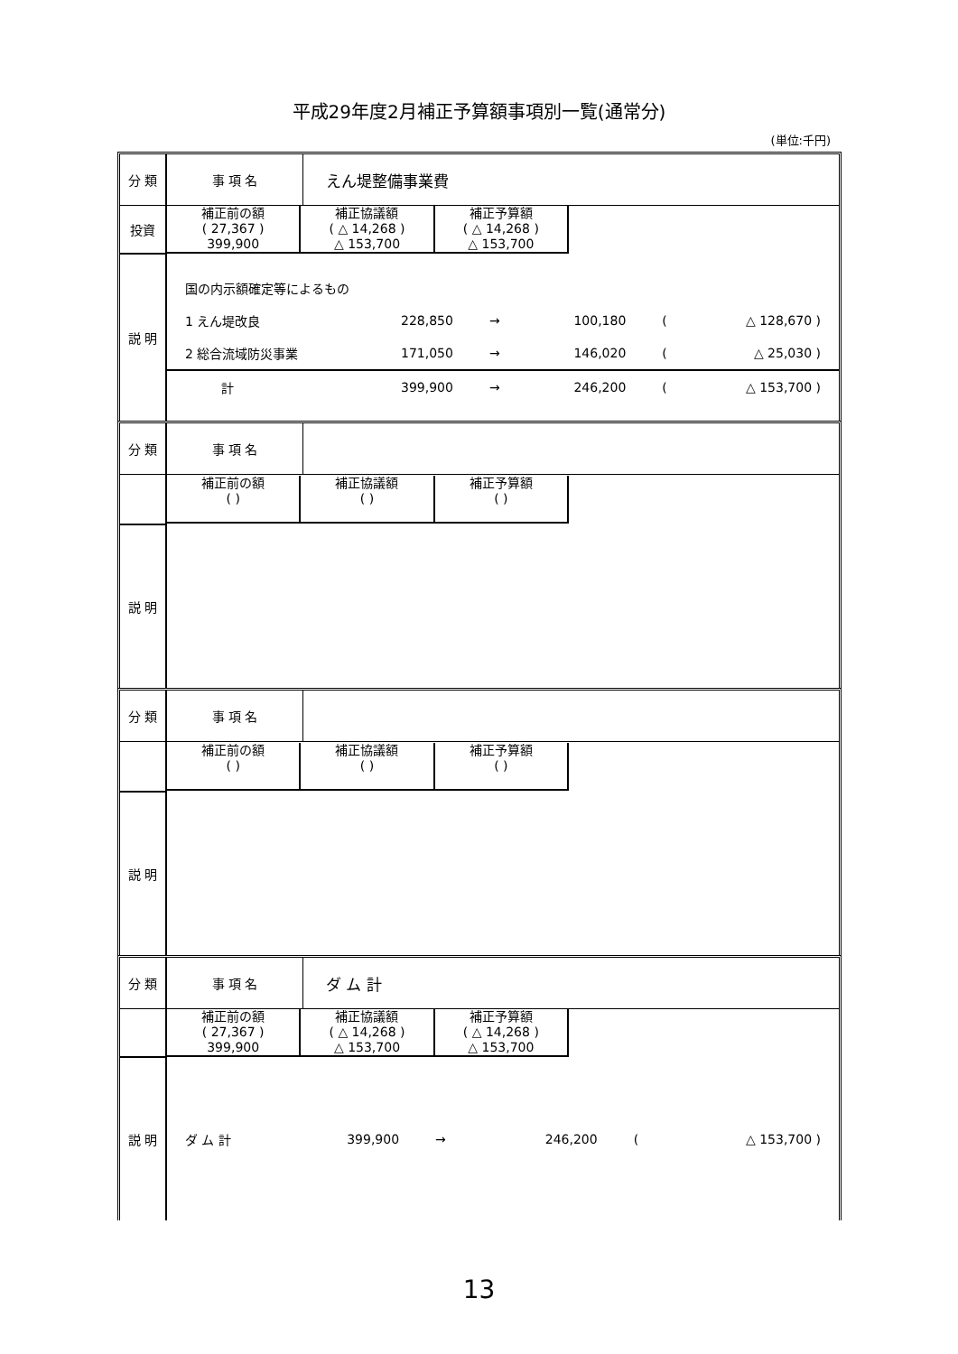平成29年度2月補正予算額事項別一覧(通常分)
(単位:千円)
| 分 類 | 事 項 名 | えん堤整備事業費 |
| 投資 | / 補正前の額 ( 27,367 ) 399,900 / 補正協議額 ( △ 14,268 ) △ 153,700 / 補正予算額 ( △ 14,268 ) △ 153,700 / | |
| 説 明 | / 国の内示額確定等によるもの / / / / / / / 1 えん堤改良 / 228,850 / → / 100,180 / ( / △ 128,670 ) / / 2 総合流域防災事業 / 171,050 / → / 146,020 / ( / △ 25,030 ) / / 計 / 399,900 / → / 246,200 / ( / △ 153,700 ) / | |
| 分 類 | 事 項 名 | |
| | / 補正前の額 ( ) / 補正協議額 ( ) / 補正予算額 ( ) / | |
| 説 明 | | |
| 分 類 | 事 項 名 | |
| | / 補正前の額 ( ) / 補正協議額 ( ) / 補正予算額 ( ) / | |
| 説 明 | | |
| 分 類 | 事 項 名 | ダ ム 計 |
| | / 補正前の額 ( 27,367 ) 399,900 / 補正協議額 ( △ 14,268 ) △ 153,700 / 補正予算額 ( △ 14,268 ) △ 153,700 / | |
| 説 明 | / ダ ム 計 / 399,900 / → / 246,200 / ( / △ 153,700 ) / | |
13